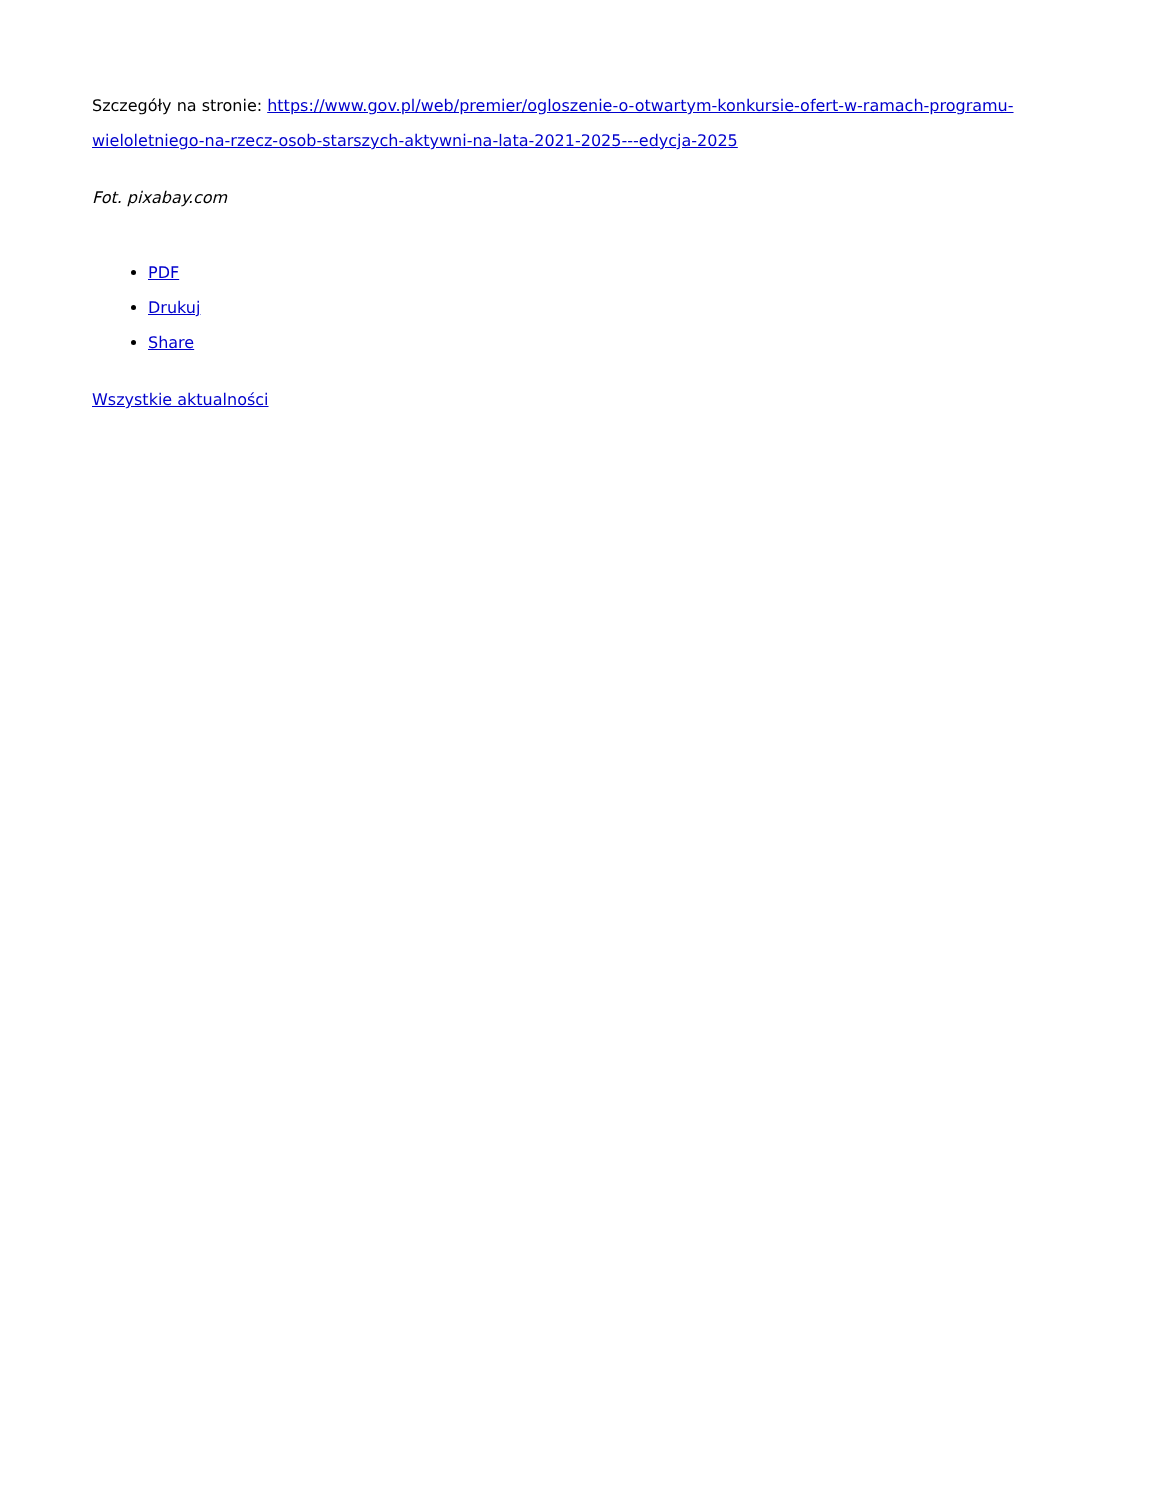Szczegóły na stronie: https://www.gov.pl/web/premier/ogloszenie-o-otwartym-konkursie-ofert-w-ramach-programu-wieloletniego-na-rzecz-osob-starszych-aktywni-na-lata-2021-2025---edycja-2025
Fot. pixabay.com
PDF
Drukuj
Share
Wszystkie aktualności